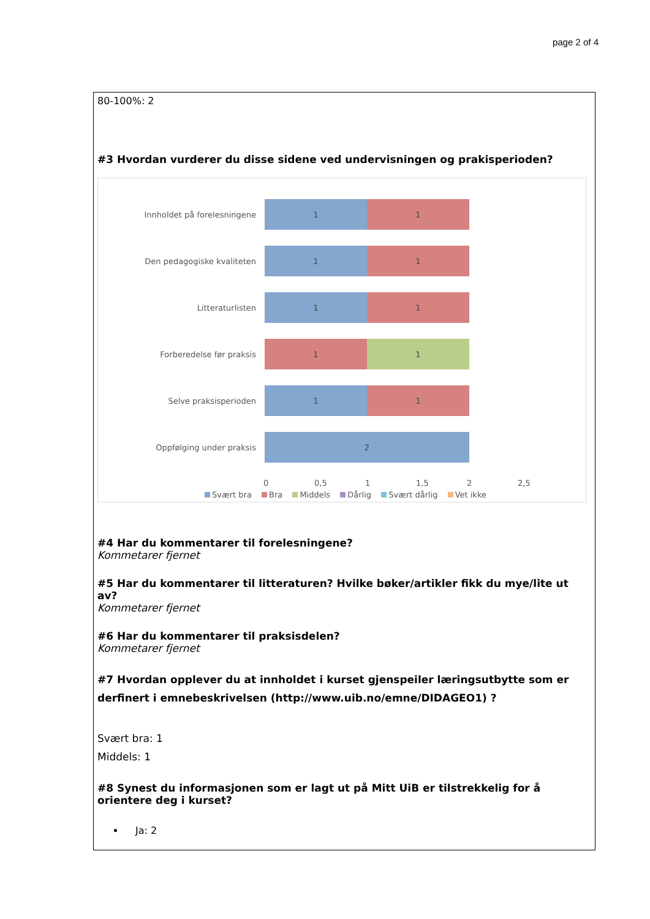page 2 of 4
80-100%: 2
#3 Hvordan vurderer du disse sidene ved undervisningen og prakisperioden?
Innholdet på forelesningene
1 1
Den pedagogiske kvaliteten
1 1
Litteraturlisten
1 1
Forberedelse før praksis
1 1
Selve praksisperioden
1 1
Oppfølging under praksis
2
0 0,5 1 1,5 2 2,5
Svært bra Bra Middels Dårlig Svært dårlig Vet ikke
#4 Har du kommentarer til forelesningene?
Kommetarer fjernet
#5 Har du kommentarer til litteraturen? Hvilke bøker/artikler fikk du mye/lite ut av?
Kommetarer fjernet
#6 Har du kommentarer til praksisdelen?
Kommetarer fjernet
#7 Hvordan opplever du at innholdet i kurset gjenspeiler læringsutbytte som er derfinert i emnebeskrivelsen (http://www.uib.no/emne/DIDAGEO1) ?
Svært bra: 1
Middels: 1
#8 Synest du informasjonen som er lagt ut på Mitt UiB er tilstrekkelig for å orientere deg i kurset?
Ja: 2